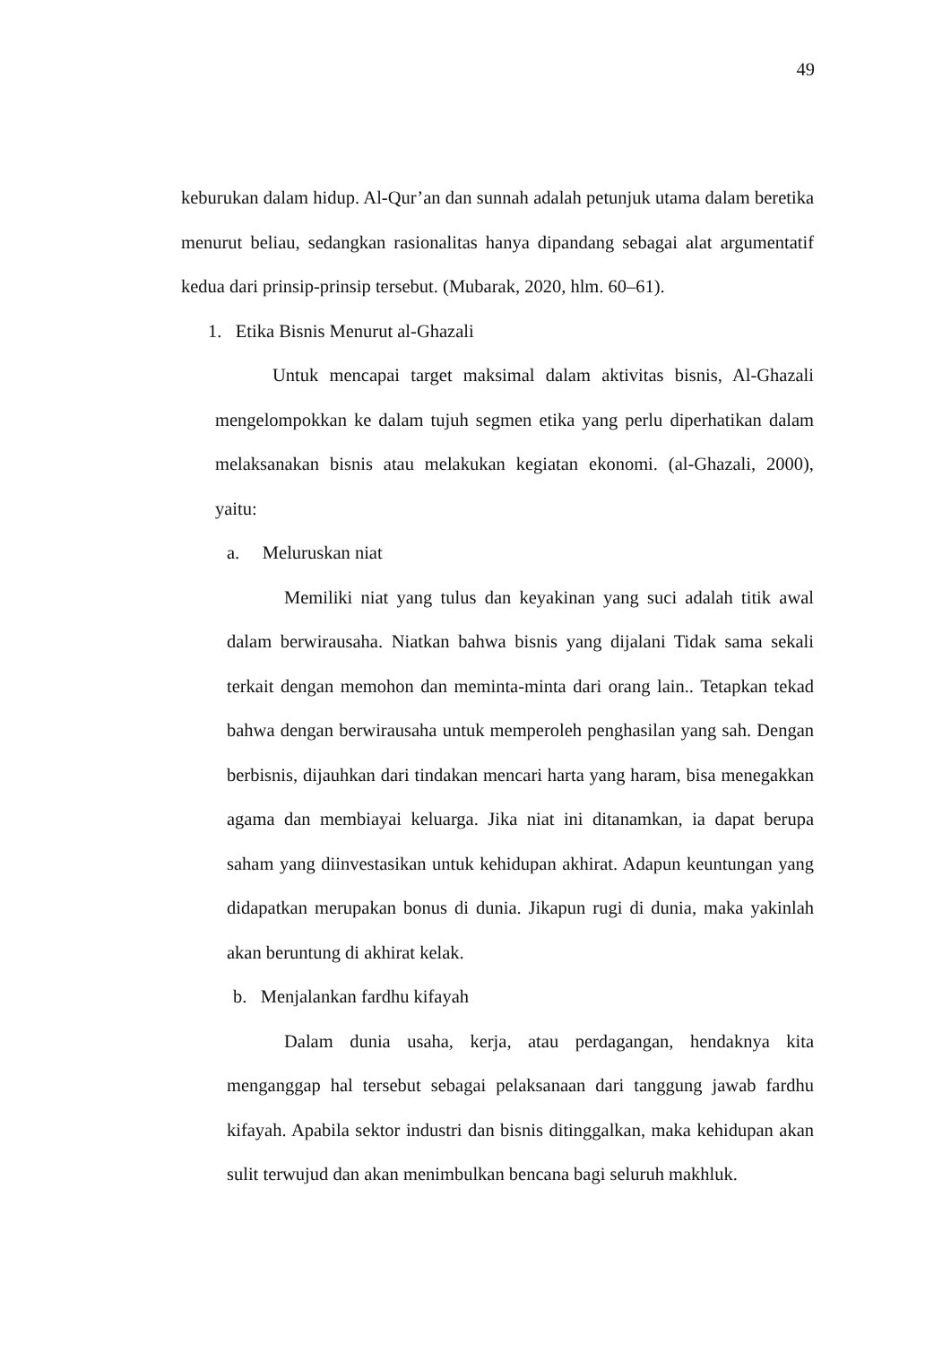49
keburukan dalam hidup. Al-Qur’an dan sunnah adalah petunjuk utama dalam beretika menurut beliau, sedangkan rasionalitas hanya dipandang sebagai alat argumentatif kedua dari prinsip-prinsip tersebut. (Mubarak, 2020, hlm. 60–61).
1. Etika Bisnis Menurut al-Ghazali
Untuk mencapai target maksimal dalam aktivitas bisnis, Al-Ghazali mengelompokkan ke dalam tujuh segmen etika yang perlu diperhatikan dalam melaksanakan bisnis atau melakukan kegiatan ekonomi. (al-Ghazali, 2000), yaitu:
a. Meluruskan niat
Memiliki niat yang tulus dan keyakinan yang suci adalah titik awal dalam berwirausaha. Niatkan bahwa bisnis yang dijalani Tidak sama sekali terkait dengan memohon dan meminta-minta dari orang lain.. Tetapkan tekad bahwa dengan berwirausaha untuk memperoleh penghasilan yang sah. Dengan berbisnis, dijauhkan dari tindakan mencari harta yang haram, bisa menegakkan agama dan membiayai keluarga. Jika niat ini ditanamkan, ia dapat berupa saham yang diinvestasikan untuk kehidupan akhirat. Adapun keuntungan yang didapatkan merupakan bonus di dunia. Jikapun rugi di dunia, maka yakinlah akan beruntung di akhirat kelak.
b. Menjalankan fardhu kifayah
Dalam dunia usaha, kerja, atau perdagangan, hendaknya kita menganggap hal tersebut sebagai pelaksanaan dari tanggung jawab fardhu kifayah. Apabila sektor industri dan bisnis ditinggalkan, maka kehidupan akan sulit terwujud dan akan menimbulkan bencana bagi seluruh makhluk.